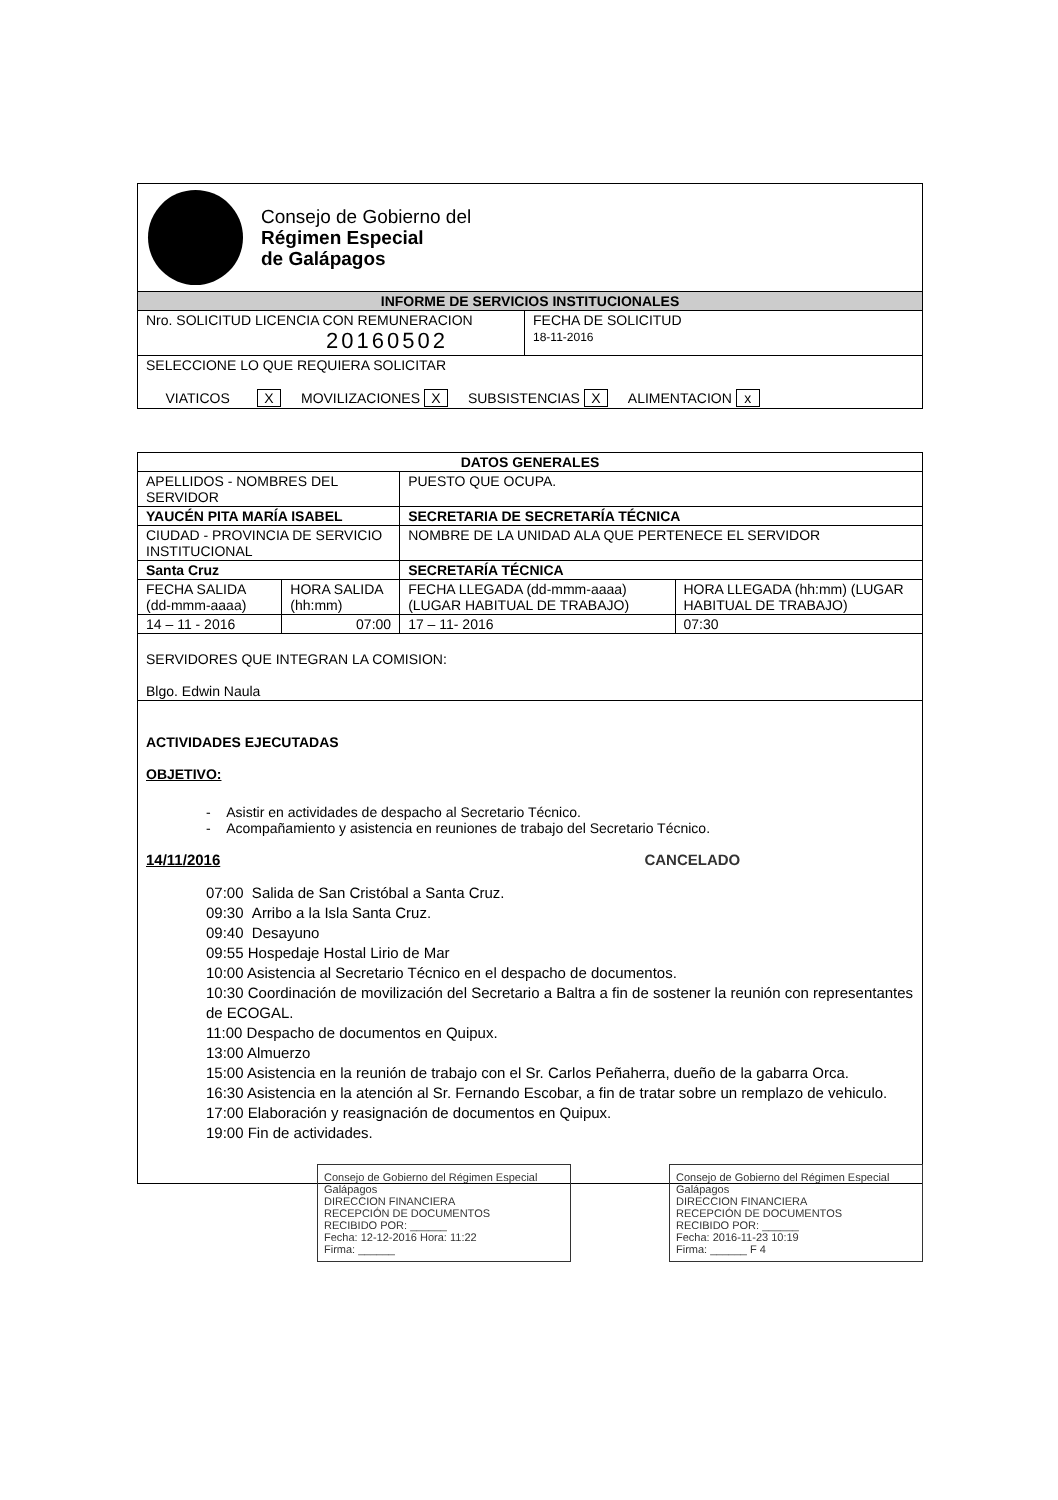| Consejo de Gobierno del Régimen Especial de Galápagos | |
| INFORME DE SERVICIOS INSTITUCIONALES | |
| Nro. SOLICITUD LICENCIA CON REMUNERACION 20160502 | FECHA DE SOLICITUD 18-11-2016 |
| SELECCIONE LO QUE REQUIERA SOLICITAR VIATICOS X MOVILIZACIONES X SUBSISTENCIAS X ALIMENTACION x | |
| DATOS GENERALES | | | |
| --- | --- | --- | --- |
| APELLIDOS - NOMBRES DEL SERVIDOR | | PUESTO QUE OCUPA. | |
| YAUCÉN PITA MARÍA ISABEL | | SECRETARIA DE SECRETARÍA TÉCNICA | |
| CIUDAD - PROVINCIA DE SERVICIO INSTITUCIONAL | | NOMBRE DE LA UNIDAD ALA QUE PERTENECE EL SERVIDOR | |
| Santa Cruz | | SECRETARÍA TÉCNICA | |
| FECHA SALIDA (dd-mmm-aaaa) | HORA SALIDA (hh:mm) | FECHA LLEGADA (dd-mmm-aaaa) (LUGAR HABITUAL DE TRABAJO) | HORA LLEGADA (hh:mm) (LUGAR HABITUAL DE TRABAJO) |
| 14 – 11 - 2016 | 07:00 | 17 – 11- 2016 | 07:30 |
| SERVIDORES QUE INTEGRAN LA COMISION: Blgo. Edwin Naula | | | |
| ACTIVIDADES EJECUTADAS OBJETIVO: - Asistir en actividades de despacho al Secretario Técnico. - Acompañamiento y asistencia en reuniones de trabajo del Secretario Técnico. 14/11/2016 CANCELADO 07:00 Salida de San Cristóbal a Santa Cruz. 09:30 Arribo a la Isla Santa Cruz. 09:40 Desayuno 09:55 Hospedaje Hostal Lirio de Mar 10:00 Asistencia al Secretario Técnico en el despacho de documentos. 10:30 Coordinación de movilización del Secretario a Baltra a fin de sostener la reunión con representantes de ECOGAL. 11:00 Despacho de documentos en Quipux. 13:00 Almuerzo 15:00 Asistencia en la reunión de trabajo con el Sr. Carlos Peñaherra, dueño de la gabarra Orca. 16:30 Asistencia en la atención al Sr. Fernando Escobar, a fin de tratar sobre un remplazo de vehiculo. 17:00 Elaboración y reasignación de documentos en Quipux. 19:00 Fin de actividades. | | | |
Consejo de Gobierno del Régimen Especial Galápagos
DIRECCION FINANCIERA
RECEPCIÓN DE DOCUMENTOS
RECIBIDO POR: ______
Fecha: 12-12-2016 Hora: 11:22
Firma: ______
Consejo de Gobierno del Régimen Especial Galápagos
DIRECCION FINANCIERA
RECEPCIÓN DE DOCUMENTOS
RECIBIDO POR: ______
Fecha: 2016-11-23 10:19
Firma: ______ F 4